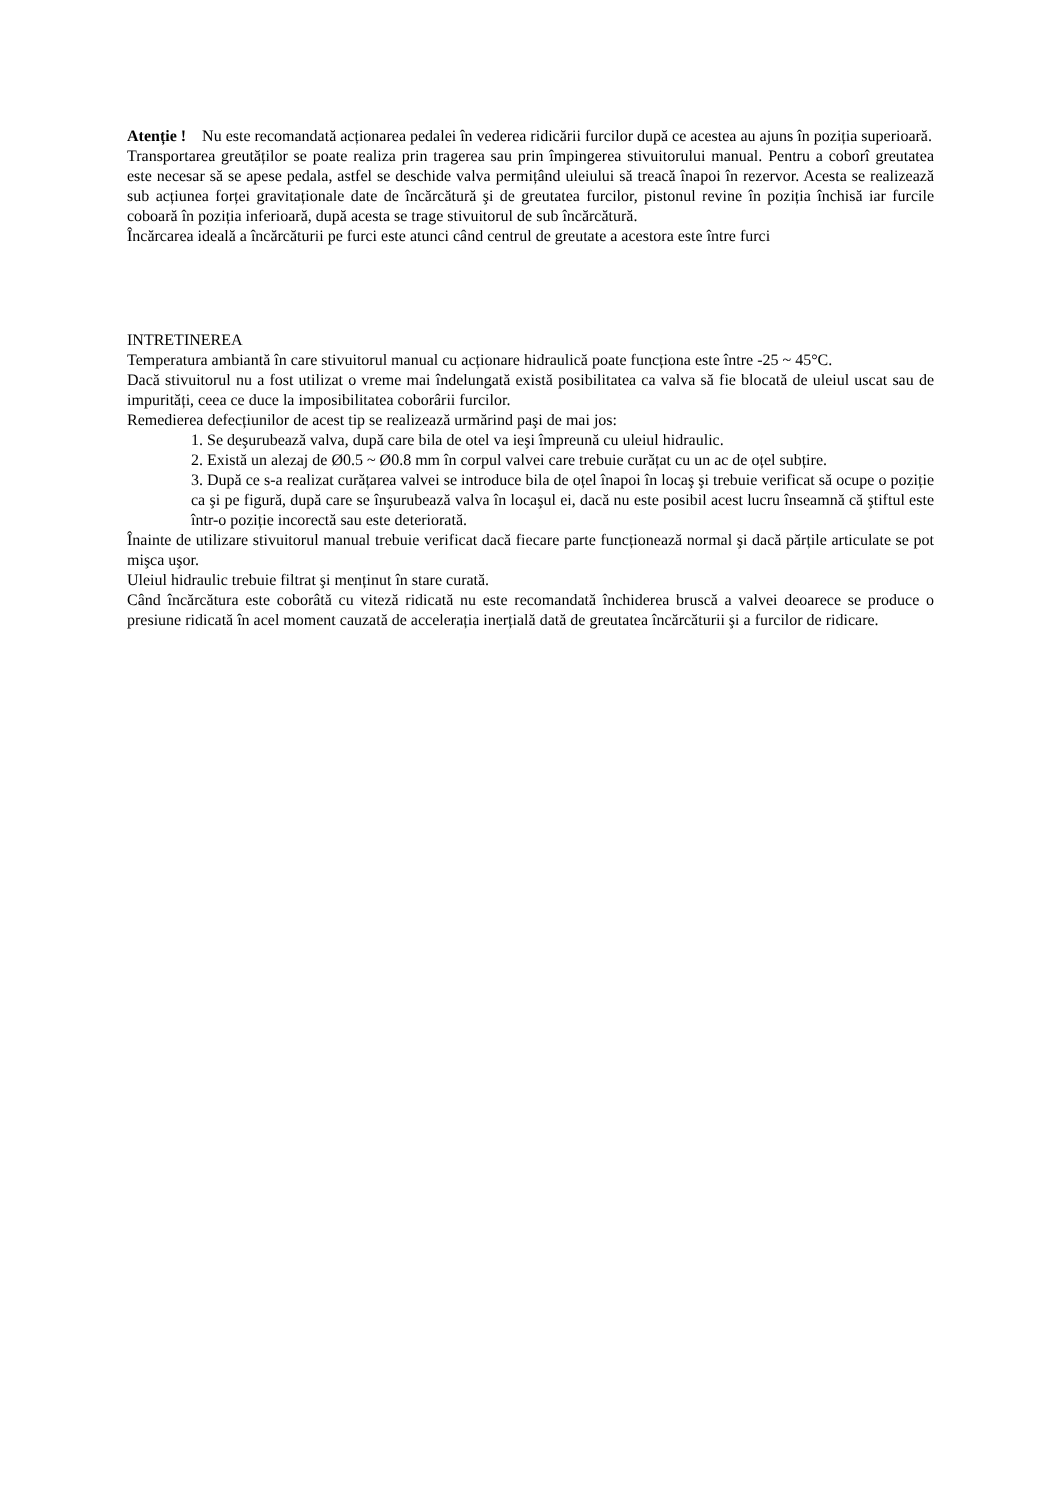Atenție ! Nu este recomandată acționarea pedalei în vederea ridicării furcilor după ce acestea au ajuns în poziția superioară.
Transportarea greutăților se poate realiza prin tragerea sau prin împingerea stivuitorului manual. Pentru a coborî greutatea este necesar să se apese pedala, astfel se deschide valva permițând uleiului să treacă înapoi în rezervor. Acesta se realizează sub acțiunea forței gravitaționale date de încărcătură şi de greutatea furcilor, pistonul revine în poziția închisă iar furcile coboară în poziția inferioară, după acesta se trage stivuitorul de sub încărcătură.
Încărcarea ideală a încărcăturii pe furci este atunci când centrul de greutate a acestora este între furci
INTRETINEREA
Temperatura ambiantă în care stivuitorul manual cu acționare hidraulică poate funcționa este între -25 ~ 45°C.
Dacă stivuitorul nu a fost utilizat o vreme mai îndelungată există posibilitatea ca valva să fie blocată de uleiul uscat sau de impurități, ceea ce duce la imposibilitatea coborârii furcilor.
Remedierea defecțiunilor de acest tip se realizează urmărind paşi de mai jos:
1. Se deşurubează valva, după care bila de otel va ieşi împreună cu uleiul hidraulic.
2. Există un alezaj de Ø0.5 ~ Ø0.8 mm în corpul valvei care trebuie curățat cu un ac de oțel subțire.
3. După ce s-a realizat curățarea valvei se introduce bila de oțel înapoi în locaş şi trebuie verificat să ocupe o poziție ca şi pe figură, după care se înşurubează valva în locaşul ei, dacă nu este posibil acest lucru înseamnă că ştiftul este într-o poziție incorectă sau este deteriorată.
Înainte de utilizare stivuitorul manual trebuie verificat dacă fiecare parte funcționează normal şi dacă părțile articulate se pot mişca uşor.
Uleiul hidraulic trebuie filtrat şi menținut în stare curată.
Când încărcătura este coborâtă cu viteză ridicată nu este recomandată închiderea bruscă a valvei deoarece se produce o presiune ridicată în acel moment cauzată de accelerația inerțială dată de greutatea încărcăturii şi a furcilor de ridicare.